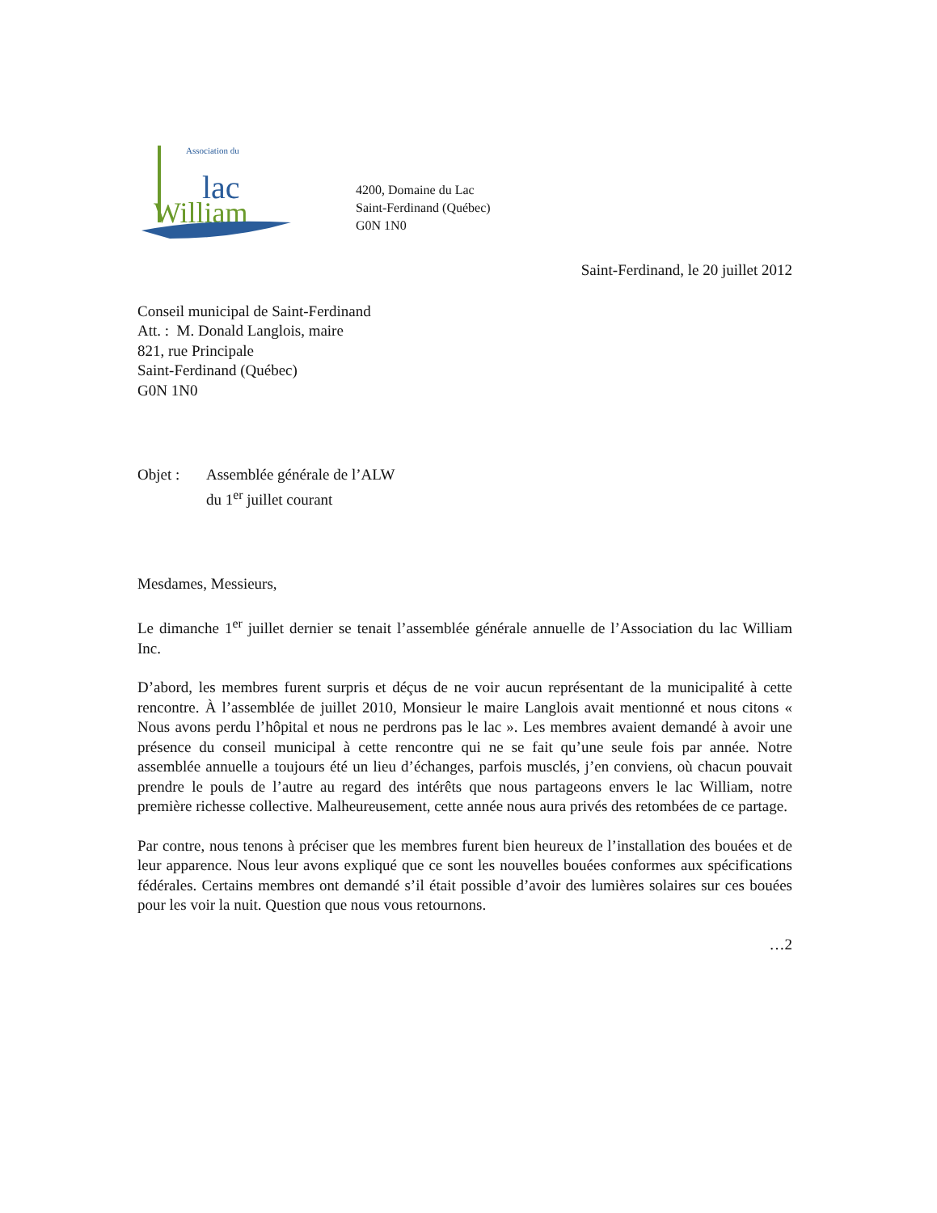Association du
lac
William
4200, Domaine du Lac
Saint-Ferdinand (Québec)
G0N 1N0
Saint-Ferdinand, le 20 juillet 2012
Conseil municipal de Saint-Ferdinand
Att. : M. Donald Langlois, maire
821, rue Principale
Saint-Ferdinand (Québec)
G0N 1N0
Objet : Assemblée générale de l’ALW
du 1<sup>er</sup> juillet courant
Mesdames, Messieurs,
Le dimanche 1<sup>er</sup> juillet dernier se tenait l’assemblée générale annuelle de l’Association du lac William Inc.
D’abord, les membres furent surpris et déçus de ne voir aucun représentant de la municipalité à cette rencontre. À l’assemblée de juillet 2010, Monsieur le maire Langlois avait mentionné et nous citons « Nous avons perdu l’hôpital et nous ne perdrons pas le lac ». Les membres avaient demandé à avoir une présence du conseil municipal à cette rencontre qui ne se fait qu’une seule fois par année. Notre assemblée annuelle a toujours été un lieu d’échanges, parfois musclés, j’en conviens, où chacun pouvait prendre le pouls de l’autre au regard des intérêts que nous partageons envers le lac William, notre première richesse collective. Malheureusement, cette année nous aura privés des retombées de ce partage.
Par contre, nous tenons à préciser que les membres furent bien heureux de l’installation des bouées et de leur apparence. Nous leur avons expliqué que ce sont les nouvelles bouées conformes aux spécifications fédérales. Certains membres ont demandé s’il était possible d’avoir des lumières solaires sur ces bouées pour les voir la nuit. Question que nous vous retournons.
…2